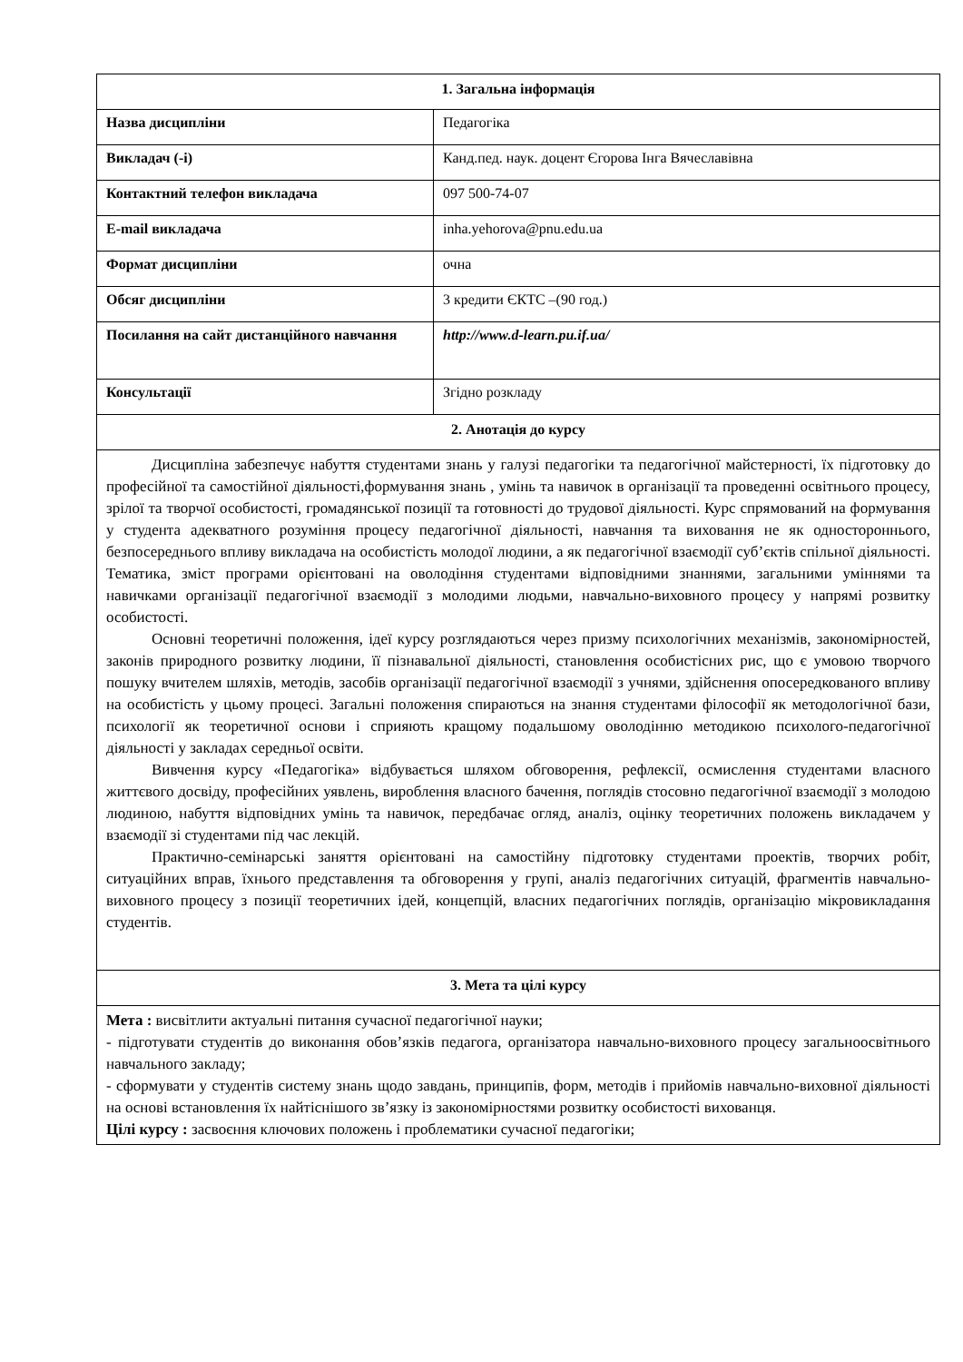| 1. Загальна інформація | |
| --- | --- |
| Назва дисципліни | Педагогіка |
| Викладач (-і) | Канд.пед. наук. доцент Єгорова Інга Вячеславівна |
| Контактний телефон викладача | 097 500-74-07 |
| E-mail викладача | inha.yehorova@pnu.edu.ua |
| Формат дисципліни | очна |
| Обсяг дисципліни | 3 кредити ЄКТС –(90 год.) |
| Посилання на сайт дистанційного навчання | http://www.d-learn.pu.if.ua/ |
| Консультації | Згідно розкладу |
| 2. Анотація до курсу | |
| Дисципліна забезпечує набуття студентами знань у галузі педагогіки та педагогічної майстерності, їх підготовку до професійної та самостійної діяльності,формування знань , умінь та навичок в організації та проведенні освітнього процесу, зрілої та творчої особистості, громадянської позиції та готовності до трудової діяльності. Курс спрямований на формування у студента адекватного розуміння процесу педагогічної діяльності, навчання та виховання не як одностороннього, безпосереднього впливу викладача на особистість молодої людини, а як педагогічної взаємодії суб’єктів спільної діяльності. Тематика, зміст програми орієнтовані на оволодіння студентами відповідними знаннями, загальними уміннями та навичками організації педагогічної взаємодії з молодими людьми, навчально-виховного процесу у напрямі розвитку особистості. Основні теоретичні положення, ідеї курсу розглядаються через призму психологічних механізмів, закономірностей, законів природного розвитку людини, її пізнавальної діяльності, становлення особистісних рис, що є умовою творчого пошуку вчителем шляхів, методів, засобів організації педагогічної взаємодії з учнями, здійснення опосередкованого впливу на особистість у цьому процесі. Загальні положення спираються на знання студентами філософії як методологічної бази, психології як теоретичної основи і сприяють кращому подальшому оволодінню методикою психолого-педагогічної діяльності у закладах середньої освіти. Вивчення курсу «Педагогіка» відбувається шляхом обговорення, рефлексії, осмислення студентами власного життєвого досвіду, професійних уявлень, вироблення власного бачення, поглядів стосовно педагогічної взаємодії з молодою людиною, набуття відповідних умінь та навичок, передбачає огляд, аналіз, оцінку теоретичних положень викладачем у взаємодії зі студентами під час лекцій. Практично-семінарські заняття орієнтовані на самостійну підготовку студентами проектів, творчих робіт, ситуаційних вправ, їхнього представлення та обговорення у групі, аналіз педагогічних ситуацій, фрагментів навчально-виховного процесу з позиції теоретичних ідей, концепцій, власних педагогічних поглядів, організацію мікровикладання студентів. | |
| 3. Мета та цілі курсу | |
| Мета : висвітлити актуальні питання сучасної педагогічної науки; - підготувати студентів до виконання обов’язків педагога, організатора навчально-виховного процесу загальноосвітнього навчального закладу; - сформувати у студентів систему знань щодо завдань, принципів, форм, методів і прийомів навчально-виховної діяльності на основі встановлення їх найтіснішого зв’язку із закономірностями розвитку особистості вихованця. Цілі курсу : засвоєння ключових положень і проблематики сучасної педагогіки; | |